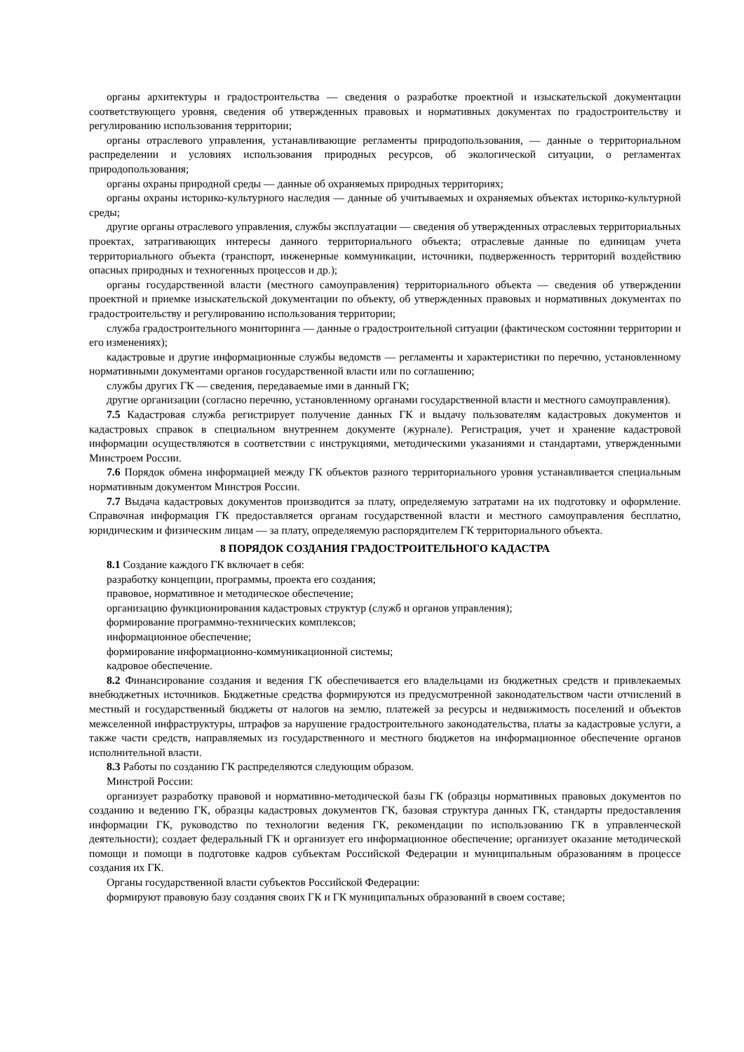органы архитектуры и градостроительства — сведения о разработке проектной и изыскательской документации соответствующего уровня, сведения об утвержденных правовых и нормативных документах по градостроительству и регулированию использования территории;
органы отраслевого управления, устанавливающие регламенты природопользования, — данные о территориальном распределении и условиях использования природных ресурсов, об экологической ситуации, о регламентах природопользования;
органы охраны природной среды — данные об охраняемых природных территориях;
органы охраны историко-культурного наследия — данные об учитываемых и охраняемых объектах историко-культурной среды;
другие органы отраслевого управления, службы эксплуатации — сведения об утвержденных отраслевых территориальных проектах, затрагивающих интересы данного территориального объекта; отраслевые данные по единицам учета территориального объекта (транспорт, инженерные коммуникации, источники, подверженность территорий воздействию опасных природных и техногенных процессов и др.);
органы государственной власти (местного самоуправления) территориального объекта — сведения об утверждении проектной и приемке изыскательской документации по объекту, об утвержденных правовых и нормативных документах по градостроительству и регулированию использования территории;
служба градостроительного мониторинга — данные о градостроительной ситуации (фактическом состоянии территории и его изменениях);
кадастровые и другие информационные службы ведомств — регламенты и характеристики по перечню, установленному нормативными документами органов государственной власти или по соглашению;
службы других ГК — сведения, передаваемые ими в данный ГК;
другие организации (согласно перечню, установленному органами государственной власти и местного самоуправления).
7.5 Кадастровая служба регистрирует получение данных ГК и выдачу пользователям кадастровых документов и кадастровых справок в специальном внутреннем документе (журнале). Регистрация, учет и хранение кадастровой информации осуществляются в соответствии с инструкциями, методическими указаниями и стандартами, утвержденными Минстроем России.
7.6 Порядок обмена информацией между ГК объектов разного территориального уровня устанавливается специальным нормативным документом Минстроя России.
7.7 Выдача кадастровых документов производится за плату, определяемую затратами на их подготовку и оформление. Справочная информация ГК предоставляется органам государственной власти и местного самоуправления бесплатно, юридическим и физическим лицам — за плату, определяемую распорядителем ГК территориального объекта.
8 ПОРЯДОК СОЗДАНИЯ ГРАДОСТРОИТЕЛЬНОГО КАДАСТРА
8.1 Создание каждого ГК включает в себя:
разработку концепции, программы, проекта его создания;
правовое, нормативное и методическое обеспечение;
организацию функционирования кадастровых структур (служб и органов управления);
формирование программно-технических комплексов;
информационное обеспечение;
формирование информационно-коммуникационной системы;
кадровое обеспечение.
8.2 Финансирование создания и ведения ГК обеспечивается его владельцами из бюджетных средств и привлекаемых внебюджетных источников. Бюджетные средства формируются из предусмотренной законодательством части отчислений в местный и государственный бюджеты от налогов на землю, платежей за ресурсы и недвижимость поселений и объектов межселенной инфраструктуры, штрафов за нарушение градостроительного законодательства, платы за кадастровые услуги, а также части средств, направляемых из государственного и местного бюджетов на информационное обеспечение органов исполнительной власти.
8.3 Работы по созданию ГК распределяются следующим образом.
Минстрой России:
организует разработку правовой и нормативно-методической базы ГК (образцы нормативных правовых документов по созданию и ведению ГК, образцы кадастровых документов ГК, базовая структура данных ГК, стандарты предоставления информации ГК, руководство по технологии ведения ГК, рекомендации по использованию ГК в управленческой деятельности); создает федеральный ГК и организует его информационное обеспечение; организует оказание методической помощи и помощи в подготовке кадров субъектам Российской Федерации и муниципальным образованиям в процессе создания их ГК.
Органы государственной власти субъектов Российской Федерации:
формируют правовую базу создания своих ГК и ГК муниципальных образований в своем составе;